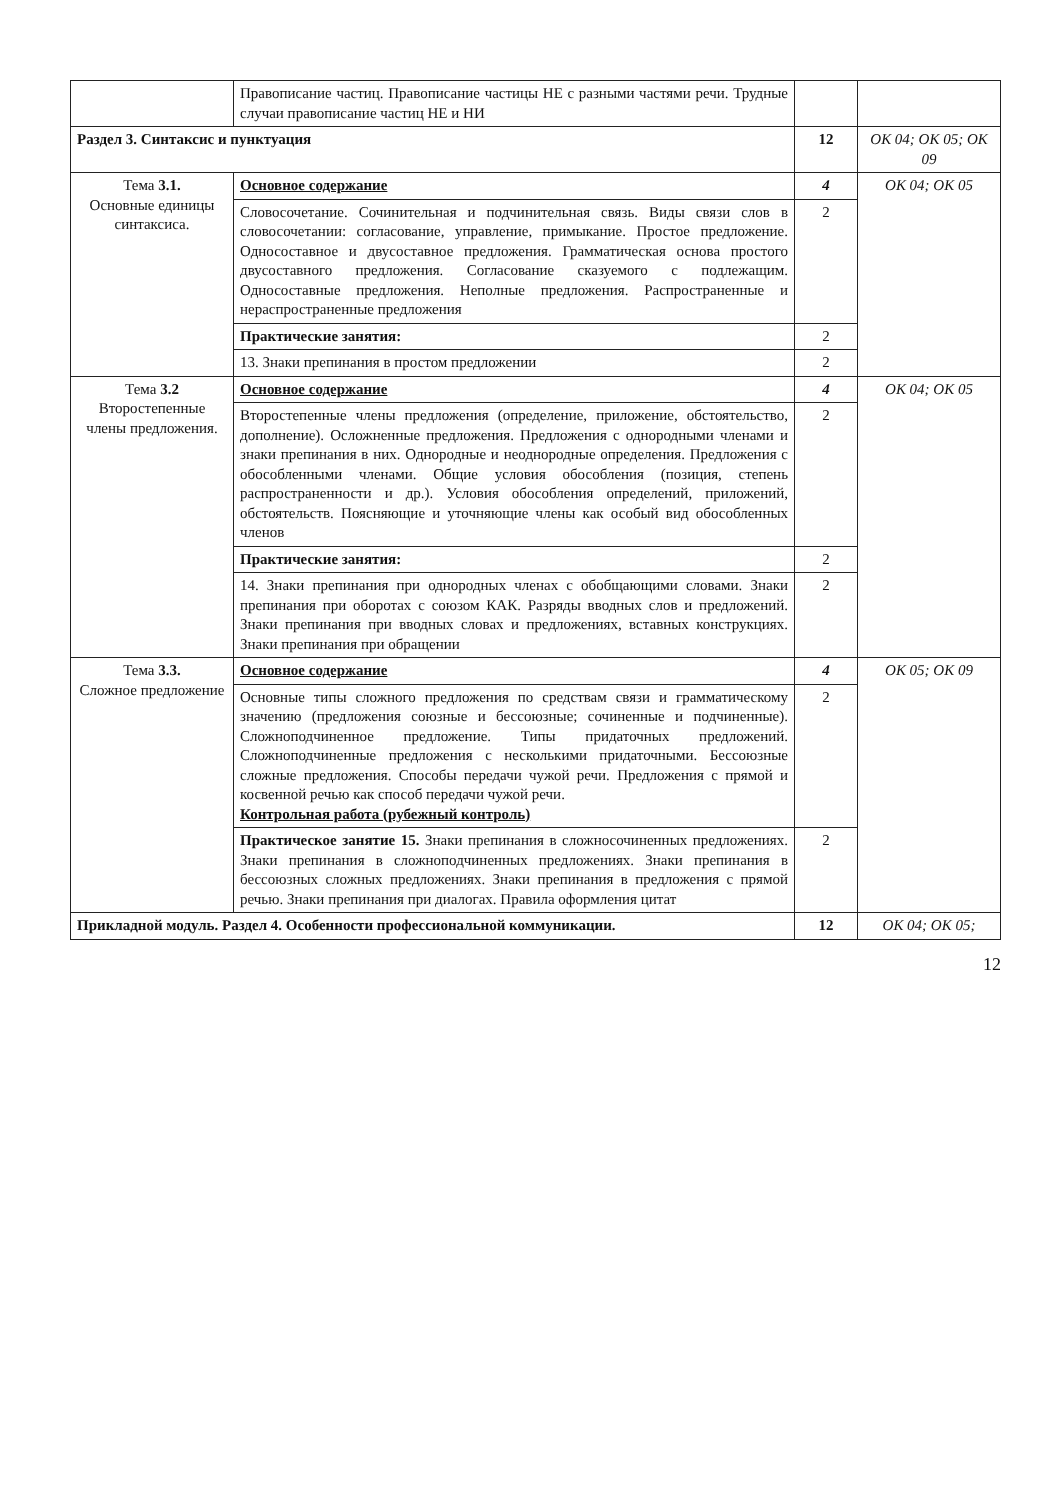| | Правописание частиц. Правописание частицы НЕ с разными частями речи. Трудные случаи правописание частиц НЕ и НИ | | |
| Раздел 3. Синтаксис и пунктуация | | 12 | ОК 04; ОК 05; ОК 09 |
| Тема 3.1. Основные единицы синтаксиса. | Основное содержание | 4 | ОК 04; ОК 05 |
| | Словосочетание. Сочинительная и подчинительная связь. Виды связи слов в словосочетании: согласование, управление, примыкание. Простое предложение. Односоставное и двусоставное предложения. Грамматическая основа простого двусоставного предложения. Согласование сказуемого с подлежащим. Односоставные предложения. Неполные предложения. Распространенные и нераспространенные предложения | 2 | |
| | Практические занятия: | 2 | |
| | 13. Знаки препинания в простом предложении | 2 | |
| Тема 3.2 Второстепенные члены предложения. | Основное содержание | 4 | ОК 04; ОК 05 |
| | Второстепенные члены предложения (определение, приложение, обстоятельство, дополнение). Осложненные предложения. Предложения с однородными членами и знаки препинания в них. Однородные и неоднородные определения. Предложения с обособленными членами. Общие условия обособления (позиция, степень распространенности и др.). Условия обособления определений, приложений, обстоятельств. Поясняющие и уточняющие члены как особый вид обособленных членов | 2 | |
| | Практические занятия: | 2 | |
| | 14. Знаки препинания при однородных членах с обобщающими словами. Знаки препинания при оборотах с союзом КАК. Разряды вводных слов и предложений. Знаки препинания при вводных словах и предложениях, вставных конструкциях. Знаки препинания при обращении | 2 | |
| Тема 3.3. Сложное предложение | Основное содержание | 4 | ОК 05; ОК 09 |
| | Основные типы сложного предложения по средствам связи и грамматическому значению (предложения союзные и бессоюзные; сочиненные и подчиненные). Сложноподчиненное предложение. Типы придаточных предложений. Сложноподчиненные предложения с несколькими придаточными. Бессоюзные сложные предложения. Способы передачи чужой речи. Предложения с прямой и косвенной речью как способ передачи чужой речи. Контрольная работа (рубежный контроль) | 2 | |
| | Практическое занятие 15. Знаки препинания в сложносочиненных предложениях. Знаки препинания в сложноподчиненных предложениях. Знаки препинания в бессоюзных сложных предложениях. Знаки препинания в предложения с прямой речью. Знаки препинания при диалогах. Правила оформления цитат | 2 | |
| Прикладной модуль. Раздел 4. Особенности профессиональной коммуникации. | | 12 | ОК 04; ОК 05; |
12